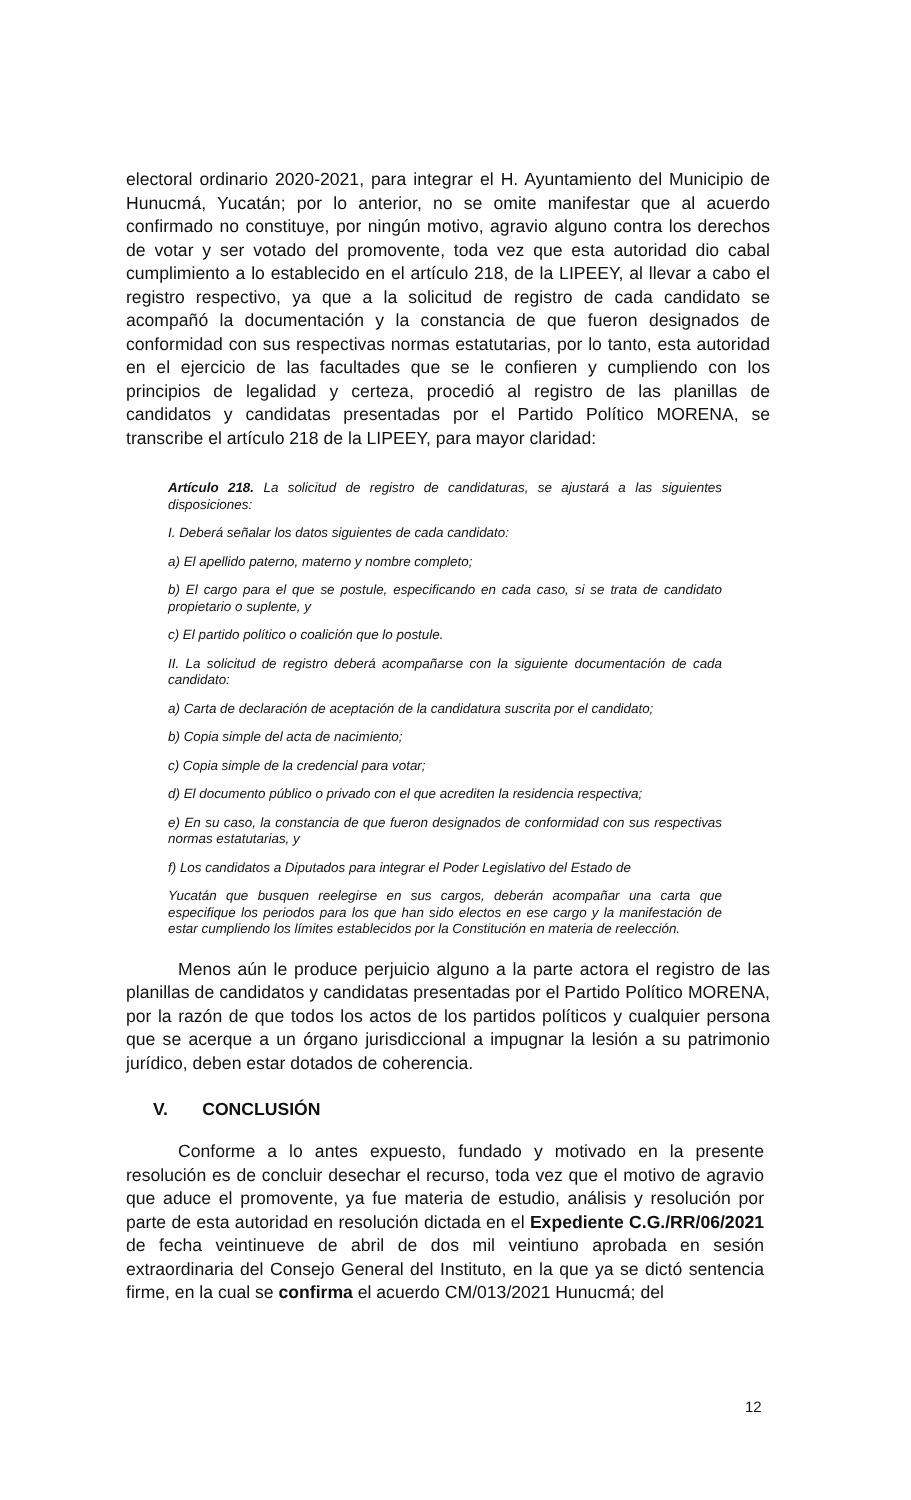electoral ordinario 2020-2021, para integrar el H. Ayuntamiento del Municipio de Hunucmá, Yucatán; por lo anterior, no se omite manifestar que al acuerdo confirmado no constituye, por ningún motivo, agravio alguno contra los derechos de votar y ser votado del promovente, toda vez que esta autoridad dio cabal cumplimiento a lo establecido en el artículo 218, de la LIPEEY, al llevar a cabo el registro respectivo, ya que a la solicitud de registro de cada candidato se acompañó la documentación y la constancia de que fueron designados de conformidad con sus respectivas normas estatutarias, por lo tanto, esta autoridad en el ejercicio de las facultades que se le confieren y cumpliendo con los principios de legalidad y certeza, procedió al registro de las planillas de candidatos y candidatas presentadas por el Partido Político MORENA, se transcribe el artículo 218 de la LIPEEY, para mayor claridad:
Artículo 218. La solicitud de registro de candidaturas, se ajustará a las siguientes disposiciones:
I. Deberá señalar los datos siguientes de cada candidato:
a) El apellido paterno, materno y nombre completo;
b) El cargo para el que se postule, especificando en cada caso, si se trata de candidato propietario o suplente, y
c) El partido político o coalición que lo postule.
II. La solicitud de registro deberá acompañarse con la siguiente documentación de cada candidato:
a) Carta de declaración de aceptación de la candidatura suscrita por el candidato;
b) Copia simple del acta de nacimiento;
c) Copia simple de la credencial para votar;
d) El documento público o privado con el que acrediten la residencia respectiva;
e) En su caso, la constancia de que fueron designados de conformidad con sus respectivas normas estatutarias, y
f) Los candidatos a Diputados para integrar el Poder Legislativo del Estado de
Yucatán que busquen reelegirse en sus cargos, deberán acompañar una carta que especifique los periodos para los que han sido electos en ese cargo y la manifestación de estar cumpliendo los límites establecidos por la Constitución en materia de reelección.
Menos aún le produce perjuicio alguno a la parte actora el registro de las planillas de candidatos y candidatas presentadas por el Partido Político MORENA, por la razón de que todos los actos de los partidos políticos y cualquier persona que se acerque a un órgano jurisdiccional a impugnar la lesión a su patrimonio jurídico, deben estar dotados de coherencia.
V. CONCLUSIÓN
Conforme a lo antes expuesto, fundado y motivado en la presente resolución es de concluir desechar el recurso, toda vez que el motivo de agravio que aduce el promovente, ya fue materia de estudio, análisis y resolución por parte de esta autoridad en resolución dictada en el Expediente C.G./RR/06/2021 de fecha veintinueve de abril de dos mil veintiuno aprobada en sesión extraordinaria del Consejo General del Instituto, en la que ya se dictó sentencia firme, en la cual se confirma el acuerdo CM/013/2021 Hunucmá; del
12